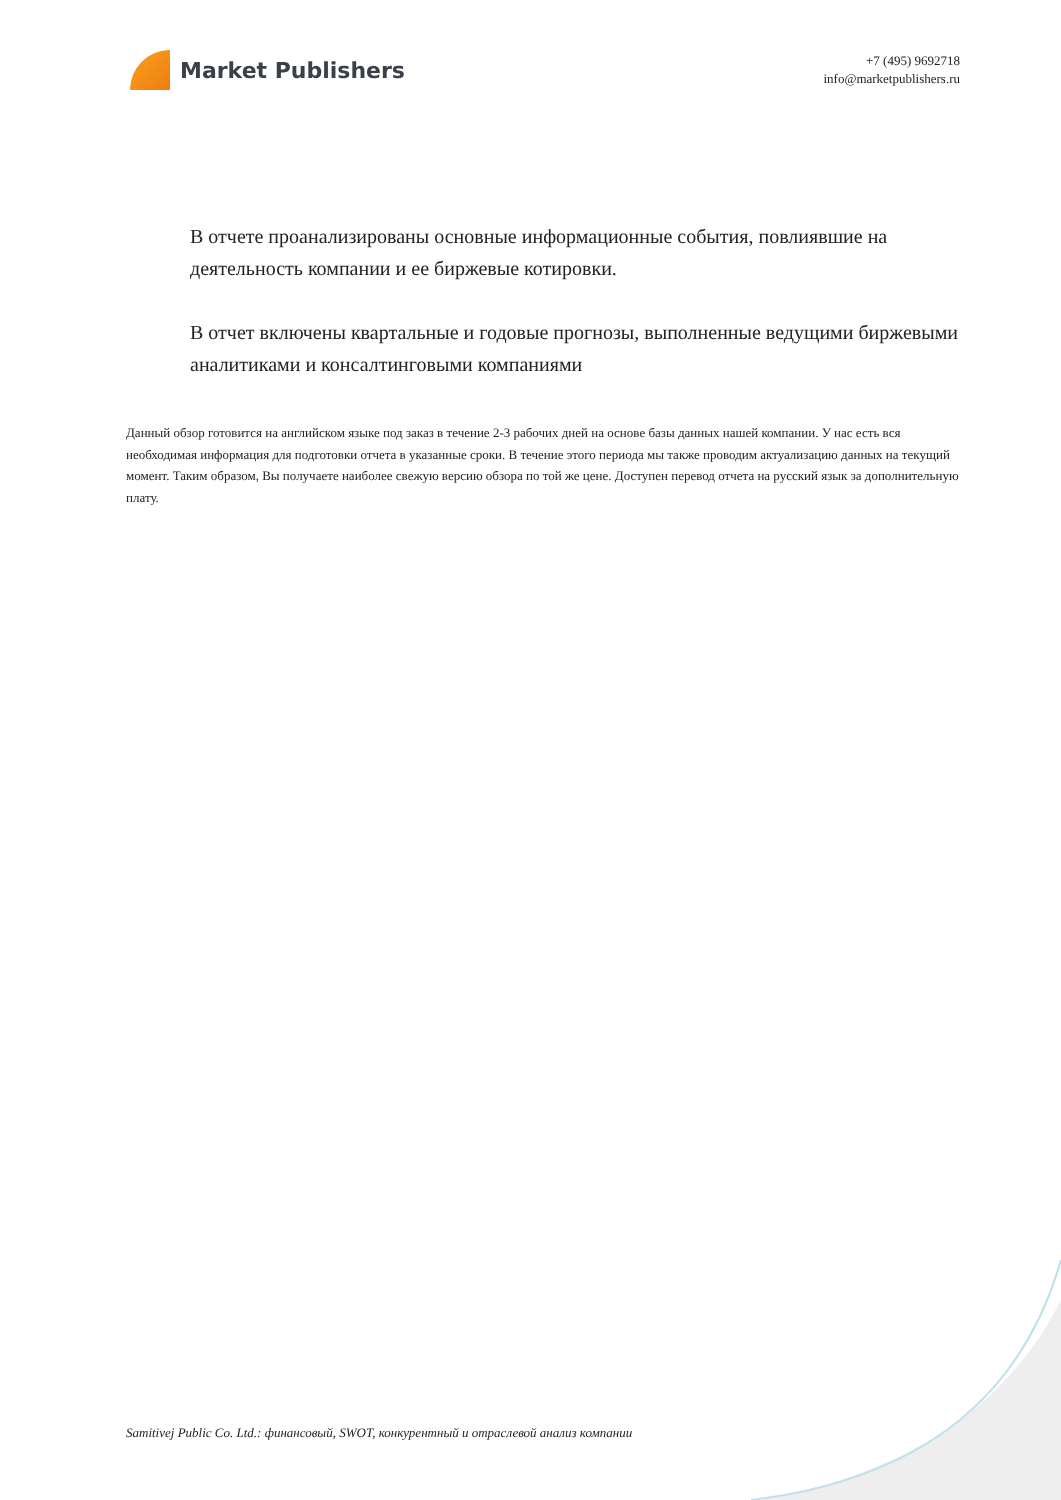Market Publishers
+7 (495) 9692718
info@marketpublishers.ru
В отчете проанализированы основные информационные события, повлиявшие на деятельность компании и ее биржевые котировки.
В отчет включены квартальные и годовые прогнозы, выполненные ведущими биржевыми аналитиками и консалтинговыми компаниями
Данный обзор готовится на английском языке под заказ в течение 2-3 рабочих дней на основе базы данных нашей компании. У нас есть вся необходимая информация для подготовки отчета в указанные сроки. В течение этого периода мы также проводим актуализацию данных на текущий момент. Таким образом, Вы получаете наиболее свежую версию обзора по той же цене. Доступен перевод отчета на русский язык за дополнительную плату.
Samitivej Public Co. Ltd.: финансовый, SWOT, конкурентный и отраслевой анализ компании